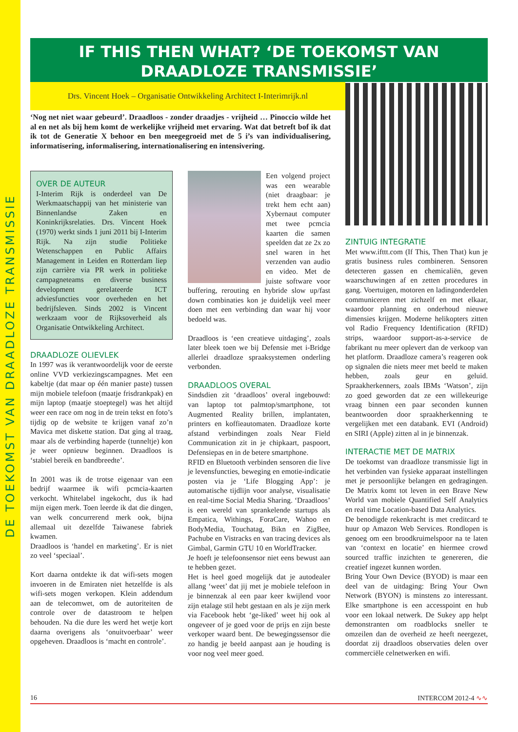DE TOEKOMST VAN DRAADLOZE TRANSMISSIE
IF THIS THEN WHAT? ‘DE TOEKOMST VAN DRAADLOZE TRANSMISSIE’
Drs. Vincent Hoek – Organisatie Ontwikkeling Architect I-Interimrijk.nl
‘Nog net niet waar gebeurd’. Draadloos - zonder draadjes - vrijheid … Pinoccio wilde het al en net als bij hem komt de werkelijke vrijheid met ervaring. Wat dat betreft bof ik dat ik tot de Generatie X behoor en ben meegegroeid met de 5 i’s van individualisering, informatisering, informalisering, internationalisering en intensivering.
OVER DE AUTEUR
I-Interim Rijk is onderdeel van De Werkmaatschappij van het ministerie van Binnenlandse Zaken en Koninkrijksrelaties. Drs. Vincent Hoek (1970) werkt sinds 1 juni 2011 bij I-Interim Rijk. Na zijn studie Politieke Wetenschappen en Public Affairs Management in Leiden en Rotterdam liep zijn carrière via PR werk in politieke campagneteams en diverse business development gerelateerde ICT adviesfuncties voor overheden en het bedrijfsleven. Sinds 2002 is Vincent werkzaam voor de Rijksoverheid als Organisatie Ontwikkeling Architect.
DRAADLOZE OLIEVLEK
In 1997 was ik verantwoordelijk voor de eerste online VVD verkiezingscampagnes. Met een kabeltje (dat maar op één manier paste) tussen mijn mobiele telefoon (maatje frisdrankpak) en mijn laptop (maatje stoeptegel) was het altijd weer een race om nog in de trein tekst en foto’s tijdig op de website te krijgen vanaf zo’n Mavica met diskette station. Dat ging al traag, maar als de verbinding haperde (tunneltje) kon je weer opnieuw beginnen. Draadloos is ‘stabiel bereik en bandbreedte’.
In 2001 was ik de trotse eigenaar van een bedrijf waarmee ik wifi pcmcia-kaarten verkocht. Whitelabel ingekocht, dus ik had mijn eigen merk. Toen leerde ik dat die dingen, van welk concurrerend merk ook, bijna allemaal uit dezelfde Taiwanese fabriek kwamen.
Draadloos is ‘handel en marketing’. Er is niet zo veel ‘speciaal’.
Kort daarna ontdekte ik dat wifi-sets mogen invoeren in de Emiraten niet hetzelfde is als wifi-sets mogen verkopen. Klein addendum aan de telecomwet, om de autoriteiten de controle over de datastroom te helpen behouden. Na die dure les werd het wetje kort daarna overigens als ‘onuitvoerbaar’ weer opgeheven. Draadloos is ‘macht en controle’.
Een volgend project was een wearable (niet draagbaar: je trekt hem echt aan) Xybernaut computer met twee pcmcia kaarten die samen speelden dat ze 2x zo snel waren in het verzenden van audio en video. Met de juiste software voor buffering, rerouting en hybride slow up/fast down combinaties kon je duidelijk veel meer doen met een verbinding dan waar hij voor bedoeld was.
Draadloos is ‘een creatieve uitdaging’, zoals later bleek toen we bij Defensie met i-Bridge allerlei draadloze spraaksystemen onderling verbonden.
DRAADLOOS OVERAL
Sindsdien zit ‘draadloos’ overal ingebouwd: van laptop tot palmtop/smartphone, tot Augmented Reality brillen, implantaten, printers en koffieautomaten. Draadloze korte afstand verbindingen zoals Near Field Communication zit in je chipkaart, paspoort, Defensiepas en in de betere smartphone.
RFID en Bluetooth verbinden sensoren die live je levensfuncties, beweging en emotie-indicatie posten via je ‘Life Blogging App’: je automatische tijdlijn voor analyse, visualisatie en real-time Social Media Sharing. ‘Draadloos’ is een wereld van sprankelende startups als Empatica, Withings, ForaCare, Wahoo en BodyMedia, Touchatag, Bikn en ZigBee, Pachube en Vistracks en van tracing devices als Gimbal, Garmin GTU 10 en WorldTracker.
Je hoeft je telefoonsensor niet eens bewust aan te hebben gezet.
Het is heel goed mogelijk dat je autodealer allang ‘weet’ dat jij met je mobiele telefoon in je binnenzak al een paar keer kwijlend voor zijn etalage stil hebt gestaan en als je zijn merk via Facebook hebt ‘ge-liked’ weet hij ook al ongeveer of je goed voor de prijs en zijn beste verkoper waard bent. De bewegingssensor die zo handig je beeld aanpast aan je houding is voor nog veel meer goed.
ZINTUIG INTEGRATIE
Met www.ifttt.com (If This, Then That) kun je gratis business rules combineren. Sensoren detecteren gassen en chemicaliën, geven waarschuwingen af en zetten procedures in gang. Voertuigen, motoren en ladingonderdelen communiceren met zichzelf en met elkaar, waardoor planning en onderhoud nieuwe dimensies krijgen. Moderne helikopters zitten vol Radio Frequency Identification (RFID) strips, waardoor support-as-a-service de fabrikant nu meer oplevert dan de verkoop van het platform. Draadloze camera’s reageren ook op signalen die niets meer met beeld te maken hebben, zoals geur en geluid. Spraakherkenners, zoals IBMs ‘Watson’, zijn zo goed geworden dat ze een willekeurige vraag binnen een paar seconden kunnen beantwoorden door spraakherkenning te vergelijken met een databank. EVI (Android) en SIRI (Apple) zitten al in je binnenzak.
INTERACTIE MET DE MATRIX
De toekomst van draadloze transmissie ligt in het verbinden van fysieke apparaat instellingen met je persoonlijke belangen en gedragingen. De Matrix komt tot leven in een Brave New World van mobiele Quantified Self Analytics en real time Location-based Data Analytics.
De benodigde rekenkracht is met creditcard te huur op Amazon Web Services. Rondlopen is genoeg om een broodkruimelspoor na te laten van ‘context en locatie’ en hiermee crowd sourced traffic inzichten te genereren, die creatief ingezet kunnen worden.
Bring Your Own Device (BYOD) is maar een deel van de uitdaging: Bring Your Own Network (BYON) is minstens zo interessant. Elke smartphone is een accesspoint en hub voor een lokaal netwerk. De Sukey app helpt demonstranten om roadblocks sneller te omzeilen dan de overheid ze heeft neergezet, doordat zij draadloos observaties delen over commerciële celnetwerken en wifi.
16 INTERCOM 2012-4 ∿∿